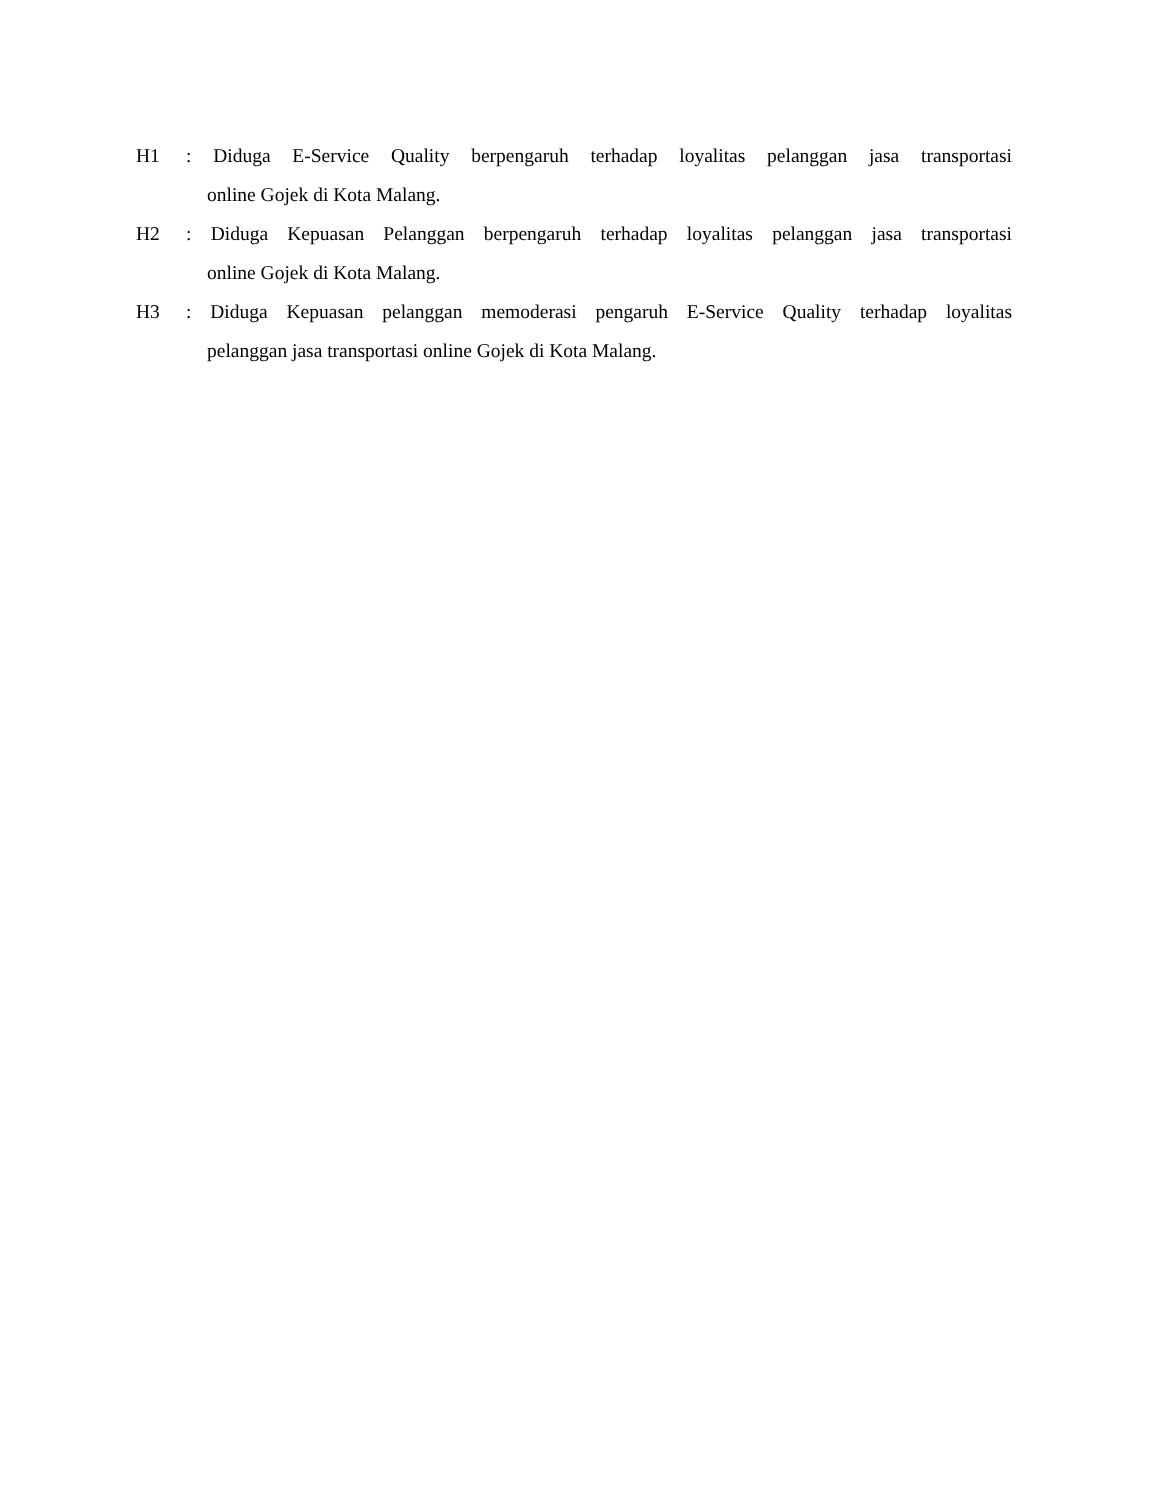H1 : Diduga E-Service Quality berpengaruh terhadap loyalitas pelanggan jasa transportasi
online Gojek di Kota Malang.
H2 : Diduga Kepuasan Pelanggan berpengaruh terhadap loyalitas pelanggan jasa transportasi
online Gojek di Kota Malang.
H3 : Diduga Kepuasan pelanggan memoderasi pengaruh E-Service Quality terhadap loyalitas
pelanggan jasa transportasi online Gojek di Kota Malang.